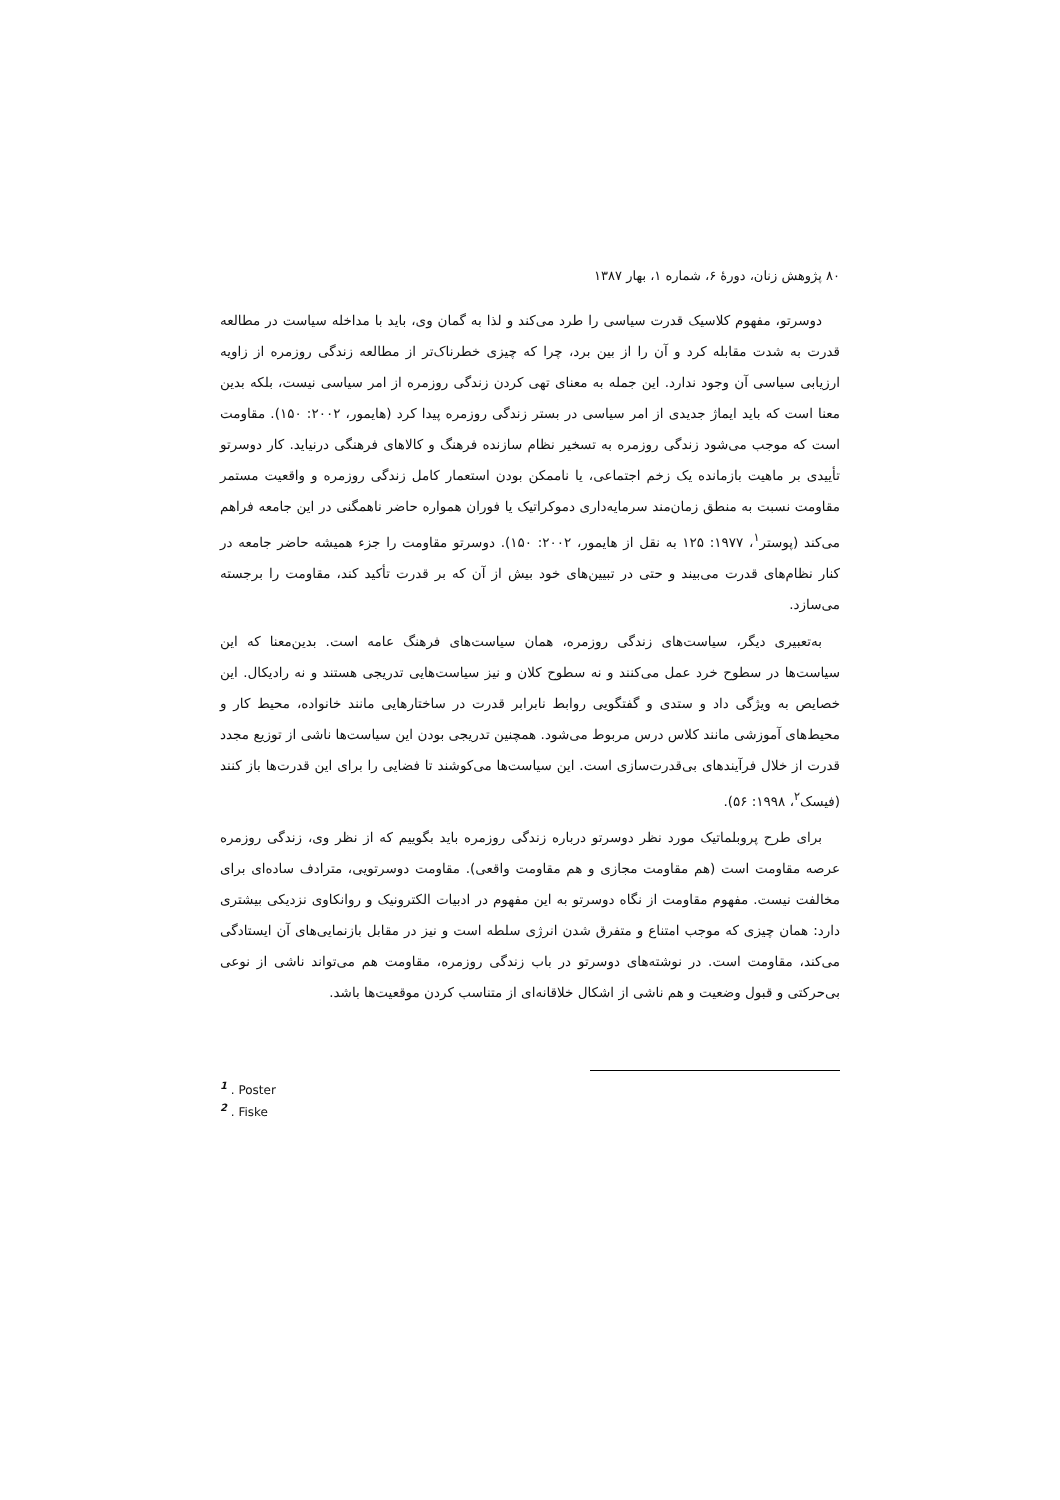۸۰ پژوهش زنان، دورهٔ ۶، شماره ۱، بهار ۱۳۸۷
دوسرتو، مفهوم کلاسیک قدرت سیاسی را طرد می‌کند و لذا به گمان وی، باید با مداخله سیاست در مطالعه قدرت به شدت مقابله کرد و آن را از بین برد، چرا که چیزی خطرناک‌تر از مطالعه زندگی روزمره از زاویه ارزیابی سیاسی آن وجود ندارد. این جمله به معنای تهی کردن زندگی روزمره از امر سیاسی نیست، بلکه بدین معنا است که باید ایماژ جدیدی از امر سیاسی در بستر زندگی روزمره پیدا کرد (هایمور، ۲۰۰۲: ۱۵۰). مقاومت است که موجب می‌شود زندگی روزمره به تسخیر نظام سازنده فرهنگ و کالاهای فرهنگی درنیاید. کار دوسرتو تأییدی بر ماهیت بازمانده یک زخم اجتماعی، یا ناممکن بودن استعمار کامل زندگی روزمره و واقعیت مستمر مقاومت نسبت به منطق زمان‌مند سرمایه‌داری دموکراتیک یا فوران همواره حاضر ناهمگنی در این جامعه فراهم می‌کند (پوستر<sup>۱</sup>، ۱۹۷۷: ۱۲۵ به نقل از هایمور، ۲۰۰۲: ۱۵۰). دوسرتو مقاومت را جزء همیشه حاضر جامعه در کنار نظام‌های قدرت می‌بیند و حتی در تبیین‌های خود بیش از آن که بر قدرت تأکید کند، مقاومت را برجسته می‌سازد.
به‌تعبیری دیگر، سیاست‌های زندگی روزمره، همان سیاست‌های فرهنگ عامه است. بدین‌معنا که این سیاست‌ها در سطوح خرد عمل می‌کنند و نه سطوح کلان و نیز سیاست‌هایی تدریجی هستند و نه رادیکال. این خصایص به ویژگی داد و ستدی و گفتگویی روابط نابرابر قدرت در ساختارهایی مانند خانواده، محیط کار و محیط‌های آموزشی مانند کلاس درس مربوط می‌شود. همچنین تدریجی بودن این سیاست‌ها ناشی از توزیع مجدد قدرت از خلال فرآیندهای بی‌قدرت‌سازی است. این سیاست‌ها می‌کوشند تا فضایی را برای این قدرت‌ها باز کنند (فیسک<sup>۲</sup>، ۱۹۹۸: ۵۶).
برای طرح پروبلماتیک مورد نظر دوسرتو درباره زندگی روزمره باید بگوییم که از نظر وی، زندگی روزمره عرصه مقاومت است (هم مقاومت مجازی و هم مقاومت واقعی). مقاومت دوسرتویی، مترادف ساده‌ای برای مخالفت نیست. مفهوم مقاومت از نگاه دوسرتو به این مفهوم در ادبیات الکترونیک و روانکاوی نزدیکی بیشتری دارد: همان چیزی که موجب امتناع و متفرق شدن انرژی سلطه است و نیز در مقابل بازنمایی‌های آن ایستادگی می‌کند، مقاومت است. در نوشته‌های دوسرتو در باب زندگی روزمره، مقاومت هم می‌تواند ناشی از نوعی بی‌حرکتی و قبول وضعیت و هم ناشی از اشکال خلاقانه‌ای از متناسب کردن موقعیت‌ها باشد.
<sup>1</sup> . Poster
<sup>2</sup> . Fiske